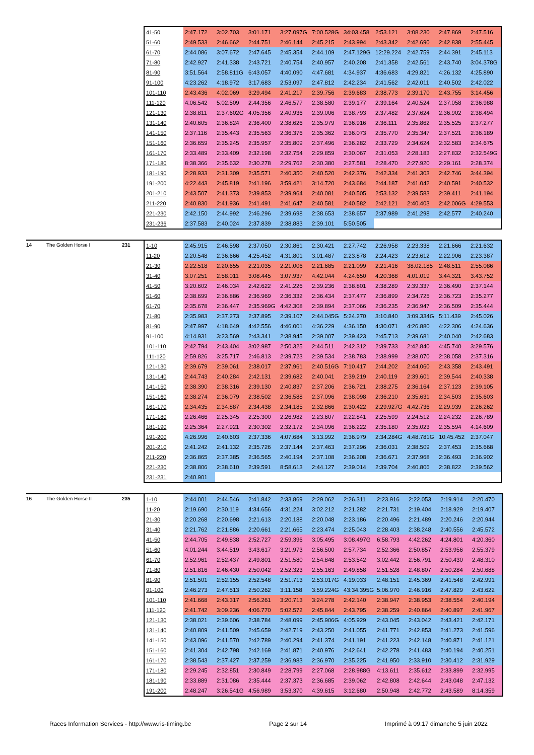| 41-50 | | 2:47.172 | 3:02.703 | 3:01.171 | 3:27.097G | 7:00.528G | 34:03.458 | 2:53.121 | 3:08.230 | 2:47.869 | 2:47.516 |
| 51-60 | | 2:49.533 | 2:46.662 | 2:44.751 | 2:46.144 | 2:45.215 | 2:43.994 | 2:43.342 | 2:42.690 | 2:42.838 | 2:55.445 |
| 61-70 | | 2:44.086 | 3:07.672 | 2:47.645 | 2:45.354 | 2:44.109 | 2:47.129G | 12:29.224 | 2:42.759 | 2:44.391 | 2:45.113 |
| 71-80 | | 2:42.927 | 2:41.338 | 2:43.721 | 2:40.754 | 2:40.957 | 2:40.208 | 2:41.358 | 2:42.561 | 2:43.740 | 3:04.378G |
| 81-90 | | 3:51.564 | 2:58.811G | 6:43.057 | 4:40.090 | 4:47.681 | 4:34.937 | 4:36.683 | 4:29.821 | 4:26.132 | 4:25.890 |
| 91-100 | | 4:23.262 | 4:18.972 | 3:17.683 | 2:53.097 | 2:47.812 | 2:42.234 | 2:41.562 | 2:42.011 | 2:40.502 | 2:42.022 |
| 101-110 | | 2:43.436 | 4:02.069 | 3:29.494 | 2:41.217 | 2:39.756 | 2:39.683 | 2:38.773 | 2:39.170 | 2:43.755 | 3:14.456 |
| 111-120 | | 4:06.542 | 5:02.509 | 2:44.356 | 2:46.577 | 2:38.580 | 2:39.177 | 2:39.164 | 2:40.524 | 2:37.058 | 2:36.988 |
| 121-130 | | 2:38.811 | 2:37.602G | 4:05.356 | 2:40.936 | 2:39.006 | 2:38.793 | 2:37.482 | 2:37.624 | 2:36.902 | 2:38.494 |
| 131-140 | | 2:40.605 | 2:36.824 | 2:36.400 | 2:38.626 | 2:35.979 | 2:36.916 | 2:36.111 | 2:35.862 | 2:35.525 | 2:37.277 |
| 141-150 | | 2:37.116 | 2:35.443 | 2:35.563 | 2:36.376 | 2:35.362 | 2:36.073 | 2:35.770 | 2:35.347 | 2:37.521 | 2:36.189 |
| 151-160 | | 2:36.659 | 2:35.245 | 2:35.957 | 2:35.809 | 2:37.496 | 2:36.282 | 2:33.729 | 2:34.624 | 2:32.583 | 2:34.675 |
| 161-170 | | 2:33.489 | 2:33.409 | 2:32.198 | 2:32.754 | 2:29.859 | 2:30.067 | 2:31.053 | 2:28.183 | 2:27.832 | 2:32.549G |
| 171-180 | | 8:38.366 | 2:35.632 | 2:30.278 | 2:29.762 | 2:30.380 | 2:27.581 | 2:28.470 | 2:27.920 | 2:29.161 | 2:28.374 |
| 181-190 | | 2:28.933 | 2:31.309 | 2:35.571 | 2:40.350 | 2:40.520 | 2:42.376 | 2:42.334 | 2:41.303 | 2:42.746 | 3:44.394 |
| 191-200 | | 4:22.443 | 2:45.819 | 2:41.196 | 3:59.421 | 3:14.720 | 2:43.684 | 2:44.187 | 2:41.042 | 2:40.591 | 2:40.532 |
| 201-210 | | 2:43.507 | 2:41.373 | 2:39.853 | 2:39.964 | 2:40.081 | 2:40.505 | 2:53.132 | 2:39.583 | 2:39.411 | 2:41.194 |
| 211-220 | | 2:40.830 | 2:41.936 | 2:41.491 | 2:41.647 | 2:40.581 | 2:40.582 | 2:42.121 | 2:40.403 | 2:42.006G | 4:29.553 |
| 221-230 | | 2:42.150 | 2:44.992 | 2:46.296 | 2:39.698 | 2:38.653 | 2:38.657 | 2:37.989 | 2:41.298 | 2:42.577 | 2:40.240 |
| 231-236 | | 2:37.583 | 2:40.024 | 2:37.839 | 2:38.883 | 2:39.101 | 5:50.505 | | | | |
14 The Golden Horse I 231
| 1-10 | | 2:45.915 | 2:46.598 | 2:37.050 | 2:30.861 | 2:30.421 | 2:27.742 | 2:26.958 | 2:23.338 | 2:21.666 | 2:21.632 |
| 11-20 | | 2:20.548 | 2:36.666 | 4:25.452 | 4:31.801 | 3:01.487 | 2:23.878 | 2:24.423 | 2:23.612 | 2:22.906 | 2:23.387 |
| 21-30 | | 2:22.518 | 2:20.655 | 2:21.035 | 2:21.006 | 2:21.685 | 2:21.099 | 2:21.416 | 38:02.185 | 2:48.511 | 2:55.086 |
| 31-40 | | 3:07.251 | 2:58.011 | 3:08.445 | 3:07.937 | 4:42.044 | 4:24.650 | 4:20.368 | 4:01.019 | 3:44.321 | 3:43.752 |
| 41-50 | | 3:20.602 | 2:46.034 | 2:42.622 | 2:41.226 | 2:39.236 | 2:38.801 | 2:38.289 | 2:39.337 | 2:36.490 | 2:37.144 |
| 51-60 | | 2:38.699 | 2:36.886 | 2:36.969 | 2:36.332 | 2:36.434 | 2:37.477 | 2:36.899 | 2:34.725 | 2:36.723 | 2:35.277 |
| 61-70 | | 2:35.678 | 2:36.447 | 2:35.969G | 4:42.308 | 2:39.894 | 2:37.066 | 2:36.235 | 2:36.947 | 2:36.509 | 2:35.444 |
| 71-80 | | 2:35.983 | 2:37.273 | 2:37.895 | 2:39.107 | 2:44.045G | 5:24.270 | 3:10.840 | 3:09.334G | 5:11.439 | 2:45.026 |
| 81-90 | | 2:47.997 | 4:18.649 | 4:42.556 | 4:46.001 | 4:36.229 | 4:36.150 | 4:30.071 | 4:26.880 | 4:22.306 | 4:24.636 |
| 91-100 | | 4:14.931 | 3:23.569 | 2:43.341 | 2:38.945 | 2:39.007 | 2:39.423 | 2:45.713 | 2:39.681 | 2:40.040 | 2:42.683 |
| 101-110 | | 2:42.794 | 2:43.404 | 3:02.987 | 2:50.325 | 2:44.511 | 2:42.312 | 2:39.733 | 2:42.840 | 4:45.740 | 3:29.576 |
| 111-120 | | 2:59.826 | 3:25.717 | 2:46.813 | 2:39.723 | 2:39.534 | 2:38.783 | 2:38.999 | 2:38.070 | 2:38.058 | 2:37.316 |
| 121-130 | | 2:39.679 | 2:39.061 | 2:38.017 | 2:37.961 | 2:40.516G | 7:10.417 | 2:44.202 | 2:44.060 | 2:43.358 | 2:43.491 |
| 131-140 | | 2:44.743 | 2:40.284 | 2:42.131 | 2:39.682 | 2:40.041 | 2:39.219 | 2:40.119 | 2:39.601 | 2:39.544 | 2:40.338 |
| 141-150 | | 2:38.390 | 2:38.316 | 2:39.130 | 2:40.837 | 2:37.206 | 2:36.721 | 2:38.275 | 2:36.164 | 2:37.123 | 2:39.105 |
| 151-160 | | 2:38.274 | 2:36.079 | 2:38.502 | 2:36.588 | 2:37.096 | 2:38.098 | 2:36.210 | 2:35.631 | 2:34.503 | 2:35.603 |
| 161-170 | | 2:34.435 | 2:34.887 | 2:34.438 | 2:34.185 | 2:32.866 | 2:30.422 | 2:29.927G | 4:42.736 | 2:29.939 | 2:26.262 |
| 171-180 | | 2:26.466 | 2:25.345 | 2:25.300 | 2:26.982 | 2:23.607 | 2:22.841 | 2:25.599 | 2:24.512 | 2:24.232 | 2:26.789 |
| 181-190 | | 2:25.364 | 2:27.921 | 2:30.302 | 2:32.172 | 2:34.096 | 2:36.222 | 2:35.180 | 2:35.023 | 2:35.594 | 4:14.609 |
| 191-200 | | 4:26.996 | 2:40.603 | 2:37.336 | 4:07.684 | 3:13.992 | 2:36.979 | 2:34.284G | 4:48.781G | 10:45.452 | 2:37.047 |
| 201-210 | | 2:41.242 | 2:41.132 | 2:35.726 | 2:37.144 | 2:37.463 | 2:37.296 | 2:36.031 | 2:38.509 | 2:37.453 | 2:35.668 |
| 211-220 | | 2:36.865 | 2:37.385 | 2:36.565 | 2:40.194 | 2:37.108 | 2:36.208 | 2:36.671 | 2:37.968 | 2:36.493 | 2:36.902 |
| 221-230 | | 2:38.806 | 2:38.610 | 2:39.591 | 8:58.613 | 2:44.127 | 2:39.014 | 2:39.704 | 2:40.806 | 2:38.822 | 2:39.562 |
| 231-231 | | 2:40.901 | | | | | | | | | |
16 The Golden Horse II 235
| 1-10 | | 2:44.001 | 2:44.546 | 2:41.842 | 2:33.869 | 2:29.062 | 2:26.311 | 2:23.916 | 2:22.053 | 2:19.914 | 2:20.470 |
| 11-20 | | 2:19.690 | 2:30.119 | 4:34.656 | 4:31.224 | 3:02.212 | 2:21.282 | 2:21.731 | 2:19.404 | 2:18.929 | 2:19.407 |
| 21-30 | | 2:20.268 | 2:20.698 | 2:21.613 | 2:20.188 | 2:20.048 | 2:23.186 | 2:20.496 | 2:21.489 | 2:20.246 | 2:20.944 |
| 31-40 | | 2:21.762 | 2:21.886 | 2:20.661 | 2:21.665 | 2:23.474 | 2:25.043 | 2:28.403 | 2:38.248 | 2:40.556 | 2:45.572 |
| 41-50 | | 2:44.705 | 2:49.838 | 2:52.727 | 2:59.396 | 3:05.495 | 3:08.497G | 6:58.793 | 4:42.262 | 4:24.801 | 4:20.360 |
| 51-60 | | 4:01.244 | 3:44.519 | 3:43.617 | 3:21.973 | 2:56.500 | 2:57.734 | 2:52.366 | 2:50.857 | 2:53.956 | 2:55.379 |
| 61-70 | | 2:52.961 | 2:52.437 | 2:49.801 | 2:51.580 | 2:54.848 | 2:53.542 | 3:02.442 | 2:56.791 | 2:50.430 | 2:48.310 |
| 71-80 | | 2:51.816 | 2:46.430 | 2:50.042 | 2:52.323 | 2:55.163 | 2:49.858 | 2:51.528 | 2:48.807 | 2:50.284 | 2:50.688 |
| 81-90 | | 2:51.501 | 2:52.155 | 2:52.548 | 2:51.713 | 2:53.017G | 4:19.033 | 2:48.151 | 2:45.369 | 2:41.548 | 2:42.991 |
| 91-100 | | 2:46.273 | 2:47.513 | 2:50.262 | 3:11.158 | 3:59.224G | 43:34.395G | 5:06.970 | 2:46.916 | 2:47.829 | 2:43.622 |
| 101-110 | | 2:41.668 | 2:43.317 | 2:56.261 | 3:20.713 | 3:24.278 | 2:42.140 | 2:38.947 | 2:38.953 | 2:38.554 | 2:40.194 |
| 111-120 | | 2:41.742 | 3:09.236 | 4:06.770 | 5:02.572 | 2:45.844 | 2:43.795 | 2:38.259 | 2:40.864 | 2:40.897 | 2:41.967 |
| 121-130 | | 2:38.021 | 2:39.606 | 2:38.784 | 2:48.099 | 2:45.906G | 4:05.929 | 2:43.045 | 2:43.042 | 2:43.421 | 2:42.171 |
| 131-140 | | 2:40.809 | 2:41.509 | 2:45.659 | 2:42.719 | 2:43.250 | 2:41.055 | 2:41.771 | 2:42.853 | 2:41.273 | 2:41.596 |
| 141-150 | | 2:43.096 | 2:41.570 | 2:42.789 | 2:40.294 | 2:41.374 | 2:41.191 | 2:41.223 | 2:42.148 | 2:40.871 | 2:41.121 |
| 151-160 | | 2:41.304 | 2:42.798 | 2:42.169 | 2:41.871 | 2:40.976 | 2:42.641 | 2:42.278 | 2:41.483 | 2:40.194 | 2:40.251 |
| 161-170 | | 2:38.543 | 2:37.427 | 2:37.259 | 2:36.983 | 2:36.970 | 2:35.225 | 2:41.950 | 2:33.910 | 2:30.412 | 2:31.929 |
| 171-180 | | 2:29.245 | 2:32.851 | 2:30.849 | 2:28.799 | 2:27.068 | 2:28.988G | 4:13.611 | 2:35.612 | 2:33.899 | 2:32.995 |
| 181-190 | | 2:33.889 | 2:31.086 | 2:35.444 | 2:37.373 | 2:36.685 | 2:39.062 | 2:42.808 | 2:42.644 | 2:43.048 | 2:47.132 |
| 191-200 | | 2:48.247 | 3:26.541G | 4:56.989 | 3:53.370 | 4:39.615 | 3:12.680 | 2:50.948 | 2:42.772 | 2:43.589 | 8:14.359 |
Races Information Services - http://www.ris-timing.be Page 2 sur 14 Imprimé à 09:17 dimanche 5 juin 2022